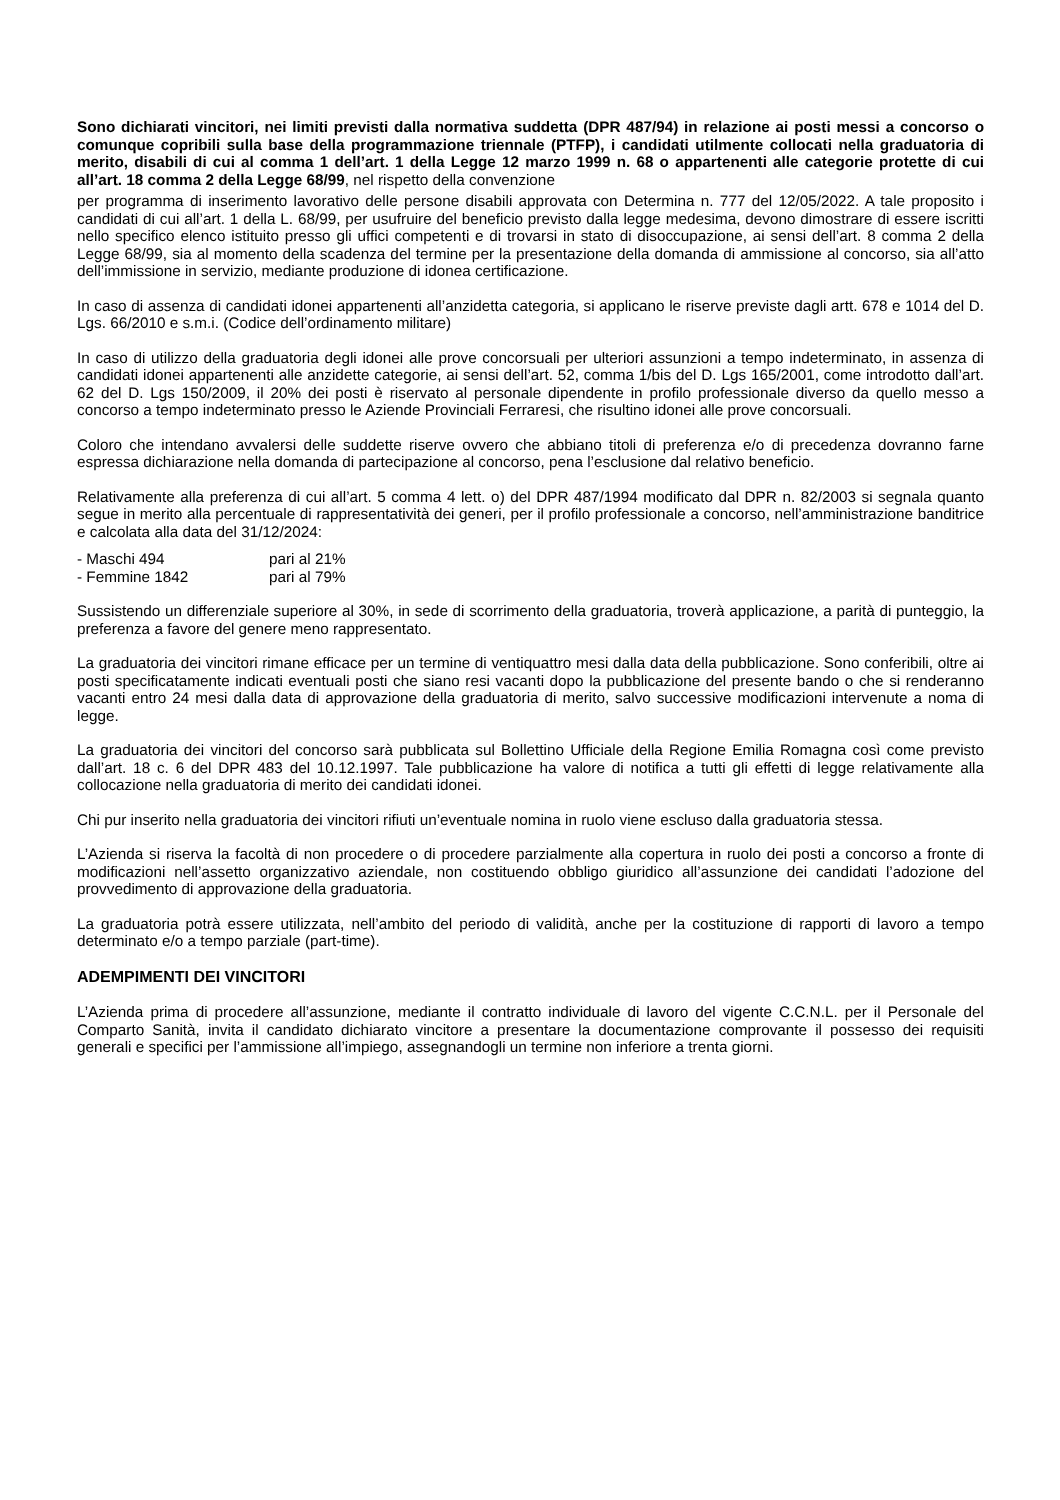Sono dichiarati vincitori, nei limiti previsti dalla normativa suddetta (DPR 487/94) in relazione ai posti messi a concorso o comunque copribili sulla base della programmazione triennale (PTFP), i candidati utilmente collocati nella graduatoria di merito, disabili di cui al comma 1 dell’art. 1 della Legge 12 marzo 1999 n. 68 o appartenenti alle categorie protette di cui all’art. 18 comma 2 della Legge 68/99, nel rispetto della convenzione
per programma di inserimento lavorativo delle persone disabili approvata con Determina n. 777 del 12/05/2022. A tale proposito i candidati di cui all’art. 1 della L. 68/99, per usufruire del beneficio previsto dalla legge medesima, devono dimostrare di essere iscritti nello specifico elenco istituito presso gli uffici competenti e di trovarsi in stato di disoccupazione, ai sensi dell’art. 8 comma 2 della Legge 68/99, sia al momento della scadenza del termine per la presentazione della domanda di ammissione al concorso, sia all’atto dell’immissione in servizio, mediante produzione di idonea certificazione.
In caso di assenza di candidati idonei appartenenti all’anzidetta categoria, si applicano le riserve previste dagli artt. 678 e 1014 del D. Lgs. 66/2010 e s.m.i. (Codice dell’ordinamento militare)
In caso di utilizzo della graduatoria degli idonei alle prove concorsuali per ulteriori assunzioni a tempo indeterminato, in assenza di candidati idonei appartenenti alle anzidette categorie, ai sensi dell’art. 52, comma 1/bis del D. Lgs 165/2001, come introdotto dall’art. 62 del D. Lgs 150/2009, il 20% dei posti è riservato al personale dipendente in profilo professionale diverso da quello messo a concorso a tempo indeterminato presso le Aziende Provinciali Ferraresi, che risultino idonei alle prove concorsuali.
Coloro che intendano avvalersi delle suddette riserve ovvero che abbiano titoli di preferenza e/o di precedenza dovranno farne espressa dichiarazione nella domanda di partecipazione al concorso, pena l’esclusione dal relativo beneficio.
Relativamente alla preferenza di cui all’art. 5 comma 4 lett. o) del DPR 487/1994 modificato dal DPR n. 82/2003 si segnala quanto segue in merito alla percentuale di rappresentatività dei generi, per il profilo professionale a concorso, nell’amministrazione banditrice e calcolata alla data del 31/12/2024:
- Maschi 494 pari al 21%
- Femmine 1842 pari al 79%
Sussistendo un differenziale superiore al 30%, in sede di scorrimento della graduatoria, troverà applicazione, a parità di punteggio, la preferenza a favore del genere meno rappresentato.
La graduatoria dei vincitori rimane efficace per un termine di ventiquattro mesi dalla data della pubblicazione. Sono conferibili, oltre ai posti specificatamente indicati eventuali posti che siano resi vacanti dopo la pubblicazione del presente bando o che si renderanno vacanti entro 24 mesi dalla data di approvazione della graduatoria di merito, salvo successive modificazioni intervenute a noma di legge.
La graduatoria dei vincitori del concorso sarà pubblicata sul Bollettino Ufficiale della Regione Emilia Romagna così come previsto dall’art. 18 c. 6 del DPR 483 del 10.12.1997. Tale pubblicazione ha valore di notifica a tutti gli effetti di legge relativamente alla collocazione nella graduatoria di merito dei candidati idonei.
Chi pur inserito nella graduatoria dei vincitori rifiuti un’eventuale nomina in ruolo viene escluso dalla graduatoria stessa.
L’Azienda si riserva la facoltà di non procedere o di procedere parzialmente alla copertura in ruolo dei posti a concorso a fronte di modificazioni nell’assetto organizzativo aziendale, non costituendo obbligo giuridico all’assunzione dei candidati l’adozione del provvedimento di approvazione della graduatoria.
La graduatoria potrà essere utilizzata, nell’ambito del periodo di validità, anche per la costituzione di rapporti di lavoro a tempo determinato e/o a tempo parziale (part-time).
ADEMPIMENTI DEI VINCITORI
L’Azienda prima di procedere all’assunzione, mediante il contratto individuale di lavoro del vigente C.C.N.L. per il Personale del Comparto Sanità, invita il candidato dichiarato vincitore a presentare la documentazione comprovante il possesso dei requisiti generali e specifici per l’ammissione all’impiego, assegnandogli un termine non inferiore a trenta giorni.